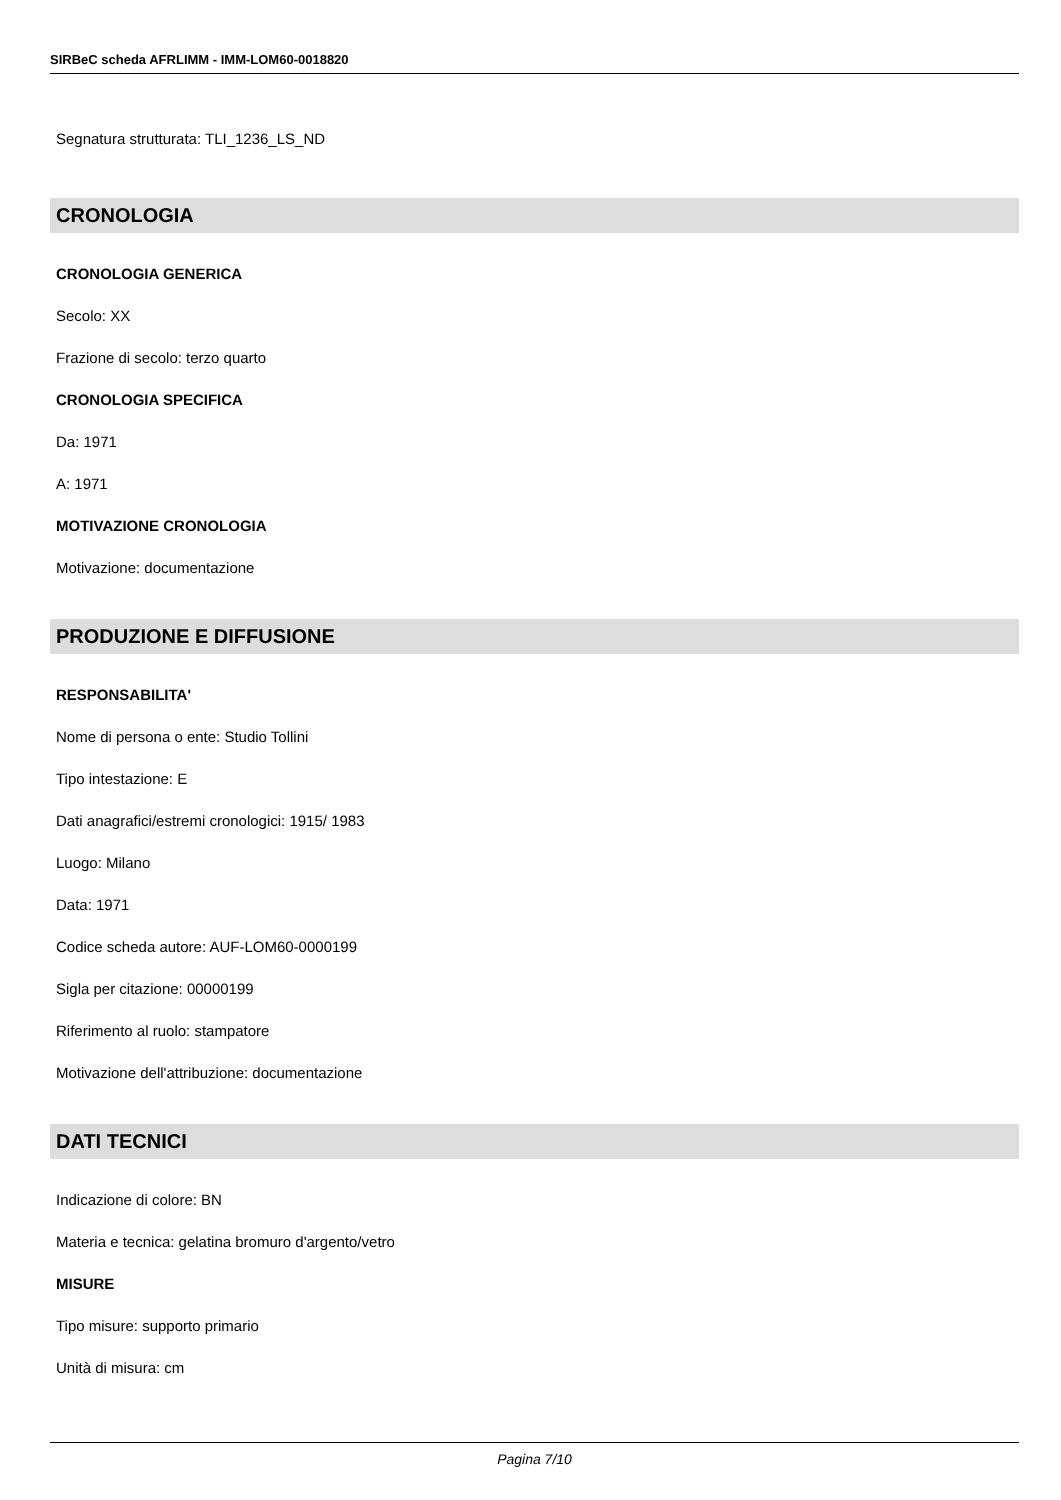SIRBeC scheda AFRLIMM - IMM-LOM60-0018820
Segnatura strutturata: TLI_1236_LS_ND
CRONOLOGIA
CRONOLOGIA GENERICA
Secolo: XX
Frazione di secolo: terzo quarto
CRONOLOGIA SPECIFICA
Da: 1971
A: 1971
MOTIVAZIONE CRONOLOGIA
Motivazione: documentazione
PRODUZIONE E DIFFUSIONE
RESPONSABILITA'
Nome di persona o ente: Studio Tollini
Tipo intestazione: E
Dati anagrafici/estremi cronologici: 1915/ 1983
Luogo: Milano
Data: 1971
Codice scheda autore: AUF-LOM60-0000199
Sigla per citazione: 00000199
Riferimento al ruolo: stampatore
Motivazione dell'attribuzione: documentazione
DATI TECNICI
Indicazione di colore: BN
Materia e tecnica: gelatina bromuro d'argento/vetro
MISURE
Tipo misure: supporto primario
Unità di misura: cm
Pagina 7/10